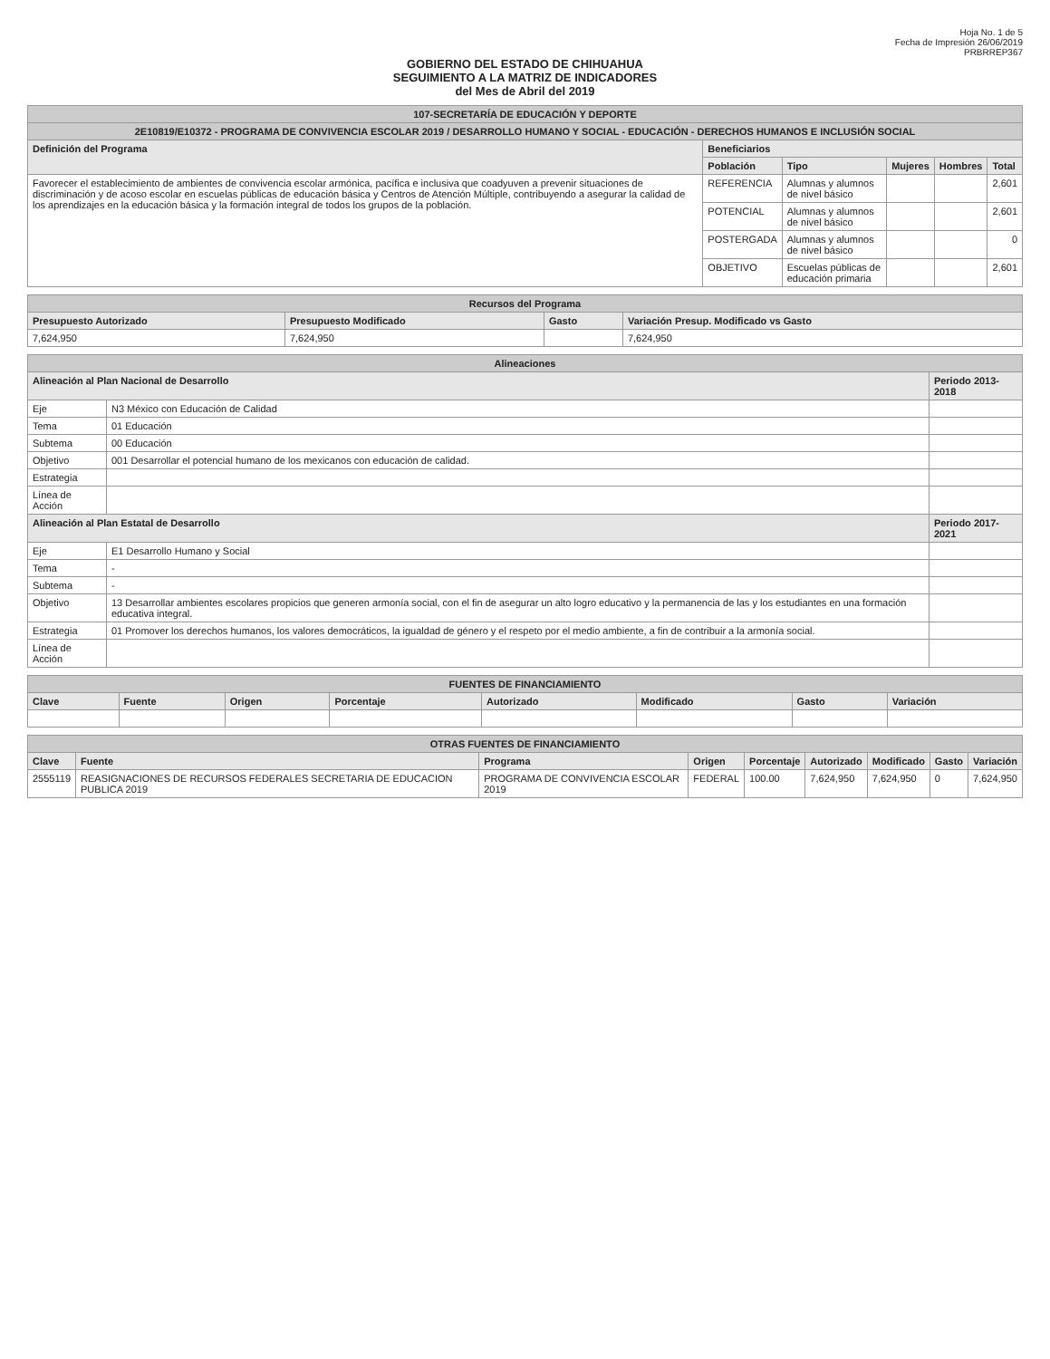Hoja No. 1 de 5
Fecha de Impresión 26/06/2019
PRBRREP367
GOBIERNO DEL ESTADO DE CHIHUAHUA
SEGUIMIENTO A LA MATRIZ DE INDICADORES
del Mes de Abril del 2019
| 107-SECRETARÍA DE EDUCACIÓN Y DEPORTE | | | | | |
| --- | --- | --- | --- | --- | --- |
| 2E10819/E10372 - PROGRAMA DE CONVIVENCIA ESCOLAR 2019 / DESARROLLO HUMANO Y SOCIAL - EDUCACIÓN - DERECHOS HUMANOS E INCLUSIÓN SOCIAL | | | | | |
| Definición del Programa | Beneficiarios | | | | |
| | Población | Tipo | Mujeres | Hombres | Total |
| Favorecer el establecimiento de ambientes de convivencia escolar armónica, pacífica e inclusiva que coadyuven a prevenir situaciones de discriminación y de acoso escolar en escuelas públicas de educación básica y Centros de Atención Múltiple, contribuyendo a asegurar la calidad de los aprendizajes en la educación básica y la formación integral de todos los grupos de la población. | REFERENCIA | Alumnas y alumnos de nivel básico | | | 2,601 |
| | POTENCIAL | Alumnas y alumnos de nivel básico | | | 2,601 |
| | POSTERGADA | Alumnas y alumnos de nivel básico | | | 0 |
| | OBJETIVO | Escuelas públicas de educación primaria | | | 2,601 |
| Recursos del Programa | | | |
| --- | --- | --- | --- |
| Presupuesto Autorizado | Presupuesto Modificado | Gasto | Variación Presup. Modificado vs Gasto |
| 7,624,950 | 7,624,950 | | 7,624,950 |
| Alineaciones | | |
| --- | --- | --- |
| Alineación al Plan Nacional de Desarrollo | | Periodo 2013-2018 |
| Eje | N3 México con Educación de Calidad | |
| Tema | 01 Educación | |
| Subtema | 00 Educación | |
| Objetivo | 001 Desarrollar el potencial humano de los mexicanos con educación de calidad. | |
| Estrategia | | |
| Línea de Acción | | |
| Alineación al Plan Estatal de Desarrollo | | Periodo 2017-2021 |
| Eje | E1 Desarrollo Humano y Social | |
| Tema | - | |
| Subtema | - | |
| Objetivo | 13 Desarrollar ambientes escolares propicios que generen armonía social, con el fin de asegurar un alto logro educativo y la permanencia de las y los estudiantes en una formación educativa integral. | |
| Estrategia | 01 Promover los derechos humanos, los valores democráticos, la igualdad de género y el respeto por el medio ambiente, a fin de contribuir a la armonía social. | |
| Línea de Acción | | |
| FUENTES DE FINANCIAMIENTO | | | | | | | |
| --- | --- | --- | --- | --- | --- | --- | --- |
| Clave | Fuente | Origen | Porcentaje | Autorizado | Modificado | Gasto | Variación |
| OTRAS FUENTES DE FINANCIAMIENTO | | | | | | | | |
| --- | --- | --- | --- | --- | --- | --- | --- | --- |
| Clave | Fuente | Programa | Origen | Porcentaje | Autorizado | Modificado | Gasto | Variación |
| 2555119 | REASIGNACIONES DE RECURSOS FEDERALES SECRETARIA DE EDUCACION PUBLICA 2019 | PROGRAMA DE CONVIVENCIA ESCOLAR 2019 | FEDERAL | 100.00 | 7,624,950 | 7,624,950 | 0 | 7,624,950 |